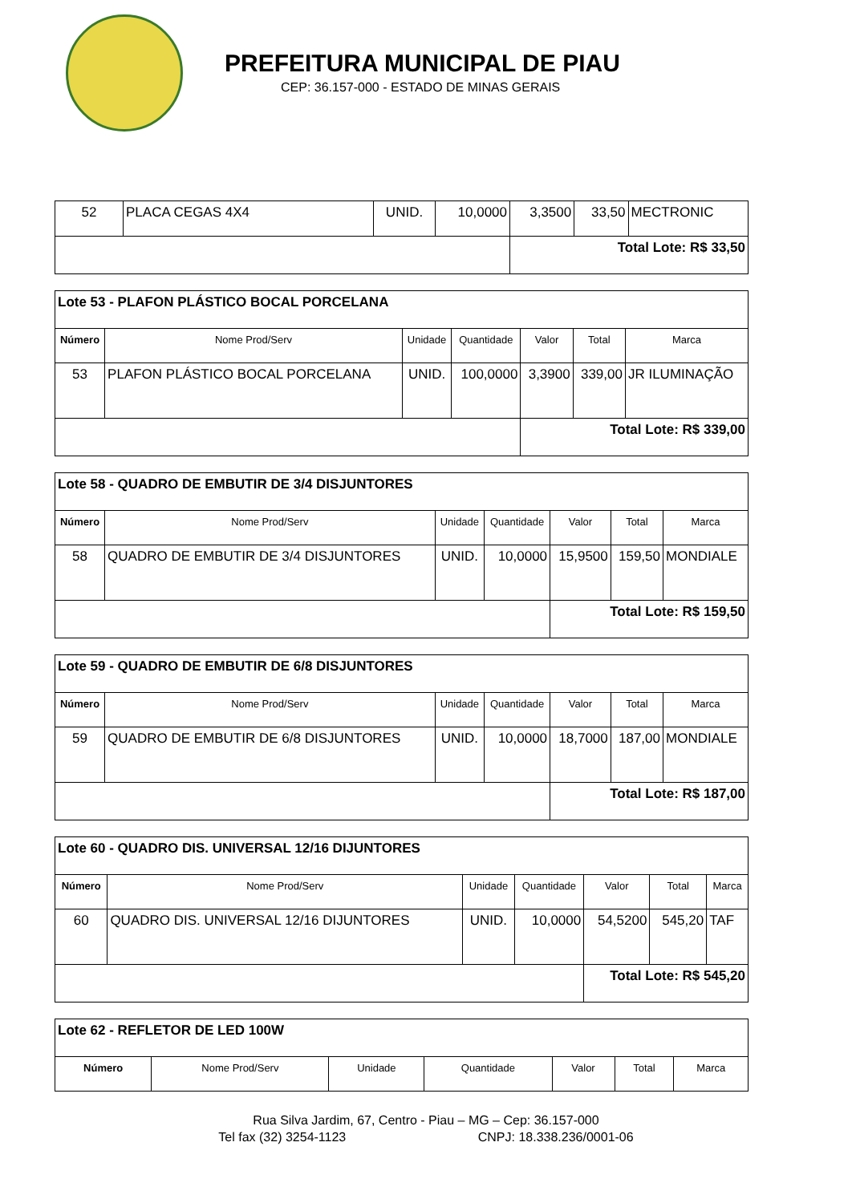PREFEITURA MUNICIPAL DE PIAU
CEP: 36.157-000 - ESTADO DE MINAS GERAIS
| 52 | PLACA CEGAS 4X4 | UNID. | 10,0000 | 3,3500 | 33,50 | MECTRONIC |
| | | | | Total Lote: R$ 33,50 | | |
| Lote 53 - PLAFON PLÁSTICO BOCAL PORCELANA | | | | | | |
| Número | Nome Prod/Serv | Unidade | Quantidade | Valor | Total | Marca |
| 53 | PLAFON PLÁSTICO BOCAL PORCELANA | UNID. | 100,0000 | 3,3900 | 339,00 | JR ILUMINAÇÃO |
| | | | | Total Lote: R$ 339,00 | | |
| Lote 58 - QUADRO DE EMBUTIR DE 3/4 DISJUNTORES | | | | | | |
| Número | Nome Prod/Serv | Unidade | Quantidade | Valor | Total | Marca |
| 58 | QUADRO DE EMBUTIR DE 3/4 DISJUNTORES | UNID. | 10,0000 | 15,9500 | 159,50 | MONDIALE |
| | | | | Total Lote: R$ 159,50 | | |
| Lote 59 - QUADRO DE EMBUTIR DE 6/8 DISJUNTORES | | | | | | |
| Número | Nome Prod/Serv | Unidade | Quantidade | Valor | Total | Marca |
| 59 | QUADRO DE EMBUTIR DE 6/8 DISJUNTORES | UNID. | 10,0000 | 18,7000 | 187,00 | MONDIALE |
| | | | | Total Lote: R$ 187,00 | | |
| Lote 60 - QUADRO DIS. UNIVERSAL 12/16 DIJUNTORES | | | | | | |
| Número | Nome Prod/Serv | Unidade | Quantidade | Valor | Total | Marca |
| 60 | QUADRO DIS. UNIVERSAL 12/16 DIJUNTORES | UNID. | 10,0000 | 54,5200 | 545,20 | TAF |
| | | | | Total Lote: R$ 545,20 | | |
| Lote 62 - REFLETOR DE LED 100W | | | | | | |
| Número | Nome Prod/Serv | Unidade | Quantidade | Valor | Total | Marca |
Rua Silva Jardim, 67, Centro - Piau – MG – Cep: 36.157-000
Tel fax (32) 3254-1123 CNPJ: 18.338.236/0001-06